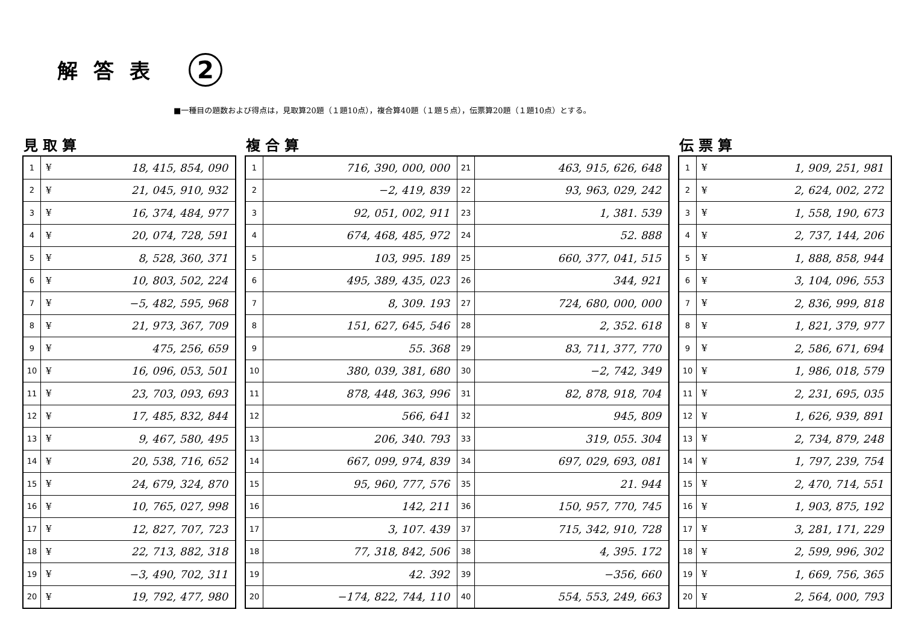解答表 2
■一種目の題数および得点は，見取算20題（１題10点），複合算40題（１題５点），伝票算20題（１題10点）とする。
見取算
| 1 | ¥ | 18, 415, 854, 090 |
| 2 | ¥ | 21, 045, 910, 932 |
| 3 | ¥ | 16, 374, 484, 977 |
| 4 | ¥ | 20, 074, 728, 591 |
| 5 | ¥ | 8, 528, 360, 371 |
| 6 | ¥ | 10, 803, 502, 224 |
| 7 | ¥ | −5, 482, 595, 968 |
| 8 | ¥ | 21, 973, 367, 709 |
| 9 | ¥ | 475, 256, 659 |
| 10 | ¥ | 16, 096, 053, 501 |
| 11 | ¥ | 23, 703, 093, 693 |
| 12 | ¥ | 17, 485, 832, 844 |
| 13 | ¥ | 9, 467, 580, 495 |
| 14 | ¥ | 20, 538, 716, 652 |
| 15 | ¥ | 24, 679, 324, 870 |
| 16 | ¥ | 10, 765, 027, 998 |
| 17 | ¥ | 12, 827, 707, 723 |
| 18 | ¥ | 22, 713, 882, 318 |
| 19 | ¥ | −3, 490, 702, 311 |
| 20 | ¥ | 19, 792, 477, 980 |
複合算
| 1 | 716, 390, 000, 000 | 21 | 463, 915, 626, 648 |
| 2 | −2, 419, 839 | 22 | 93, 963, 029, 242 |
| 3 | 92, 051, 002, 911 | 23 | 1, 381. 539 |
| 4 | 674, 468, 485, 972 | 24 | 52. 888 |
| 5 | 103, 995. 189 | 25 | 660, 377, 041, 515 |
| 6 | 495, 389, 435, 023 | 26 | 344, 921 |
| 7 | 8, 309. 193 | 27 | 724, 680, 000, 000 |
| 8 | 151, 627, 645, 546 | 28 | 2, 352. 618 |
| 9 | 55. 368 | 29 | 83, 711, 377, 770 |
| 10 | 380, 039, 381, 680 | 30 | −2, 742, 349 |
| 11 | 878, 448, 363, 996 | 31 | 82, 878, 918, 704 |
| 12 | 566, 641 | 32 | 945, 809 |
| 13 | 206, 340. 793 | 33 | 319, 055. 304 |
| 14 | 667, 099, 974, 839 | 34 | 697, 029, 693, 081 |
| 15 | 95, 960, 777, 576 | 35 | 21. 944 |
| 16 | 142, 211 | 36 | 150, 957, 770, 745 |
| 17 | 3, 107. 439 | 37 | 715, 342, 910, 728 |
| 18 | 77, 318, 842, 506 | 38 | 4, 395. 172 |
| 19 | 42. 392 | 39 | −356, 660 |
| 20 | −174, 822, 744, 110 | 40 | 554, 553, 249, 663 |
伝票算
| 1 | ¥ | 1, 909, 251, 981 |
| 2 | ¥ | 2, 624, 002, 272 |
| 3 | ¥ | 1, 558, 190, 673 |
| 4 | ¥ | 2, 737, 144, 206 |
| 5 | ¥ | 1, 888, 858, 944 |
| 6 | ¥ | 3, 104, 096, 553 |
| 7 | ¥ | 2, 836, 999, 818 |
| 8 | ¥ | 1, 821, 379, 977 |
| 9 | ¥ | 2, 586, 671, 694 |
| 10 | ¥ | 1, 986, 018, 579 |
| 11 | ¥ | 2, 231, 695, 035 |
| 12 | ¥ | 1, 626, 939, 891 |
| 13 | ¥ | 2, 734, 879, 248 |
| 14 | ¥ | 1, 797, 239, 754 |
| 15 | ¥ | 2, 470, 714, 551 |
| 16 | ¥ | 1, 903, 875, 192 |
| 17 | ¥ | 3, 281, 171, 229 |
| 18 | ¥ | 2, 599, 996, 302 |
| 19 | ¥ | 1, 669, 756, 365 |
| 20 | ¥ | 2, 564, 000, 793 |